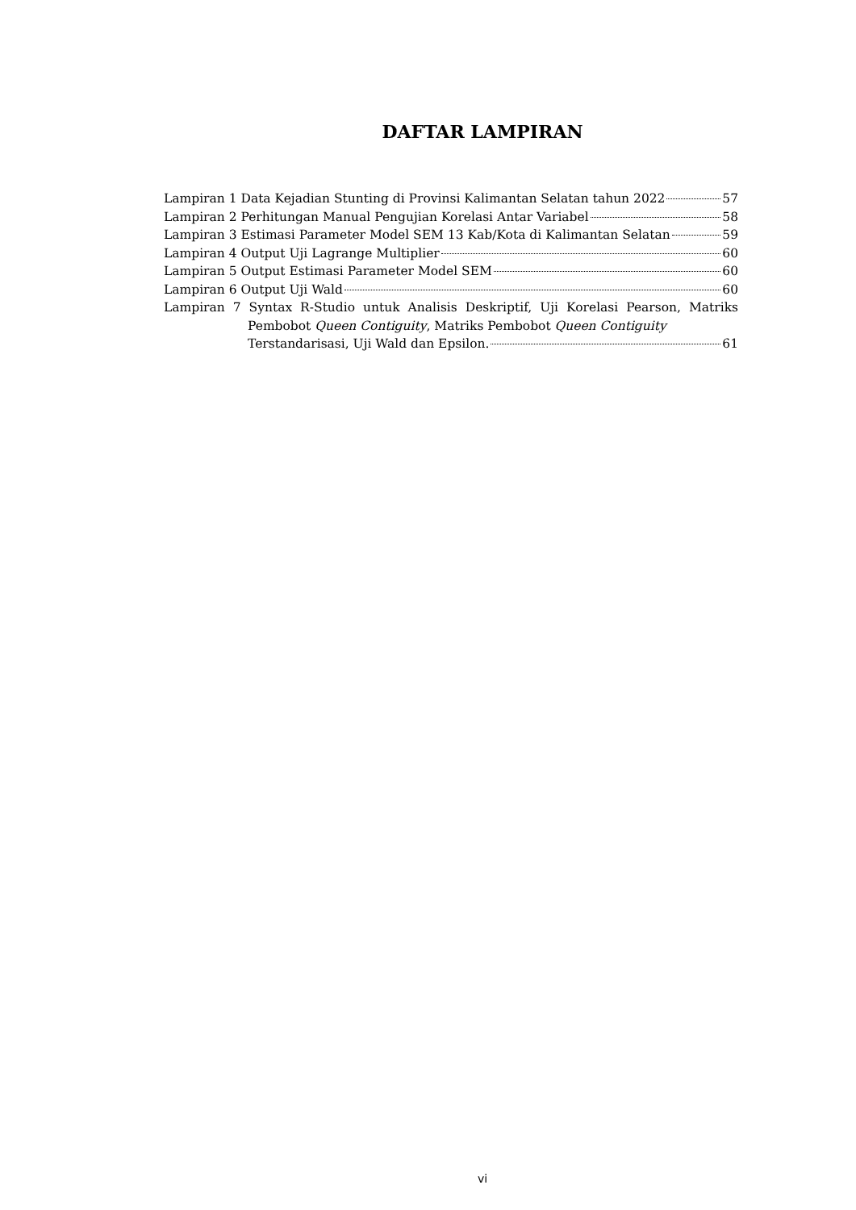DAFTAR LAMPIRAN
Lampiran 1 Data Kejadian Stunting di Provinsi Kalimantan Selatan tahun 2022 57
Lampiran 2 Perhitungan Manual Pengujian Korelasi Antar Variabel 58
Lampiran 3 Estimasi Parameter Model SEM 13 Kab/Kota di Kalimantan Selatan 59
Lampiran 4 Output Uji Lagrange Multiplier 60
Lampiran 5 Output Estimasi Parameter Model SEM 60
Lampiran 6 Output Uji Wald 60
Lampiran 7 Syntax R-Studio untuk Analisis Deskriptif, Uji Korelasi Pearson, Matriks Pembobot Queen Contiguity, Matriks Pembobot Queen Contiguity
Terstandarisasi, Uji Wald dan Epsilon. 61
vi